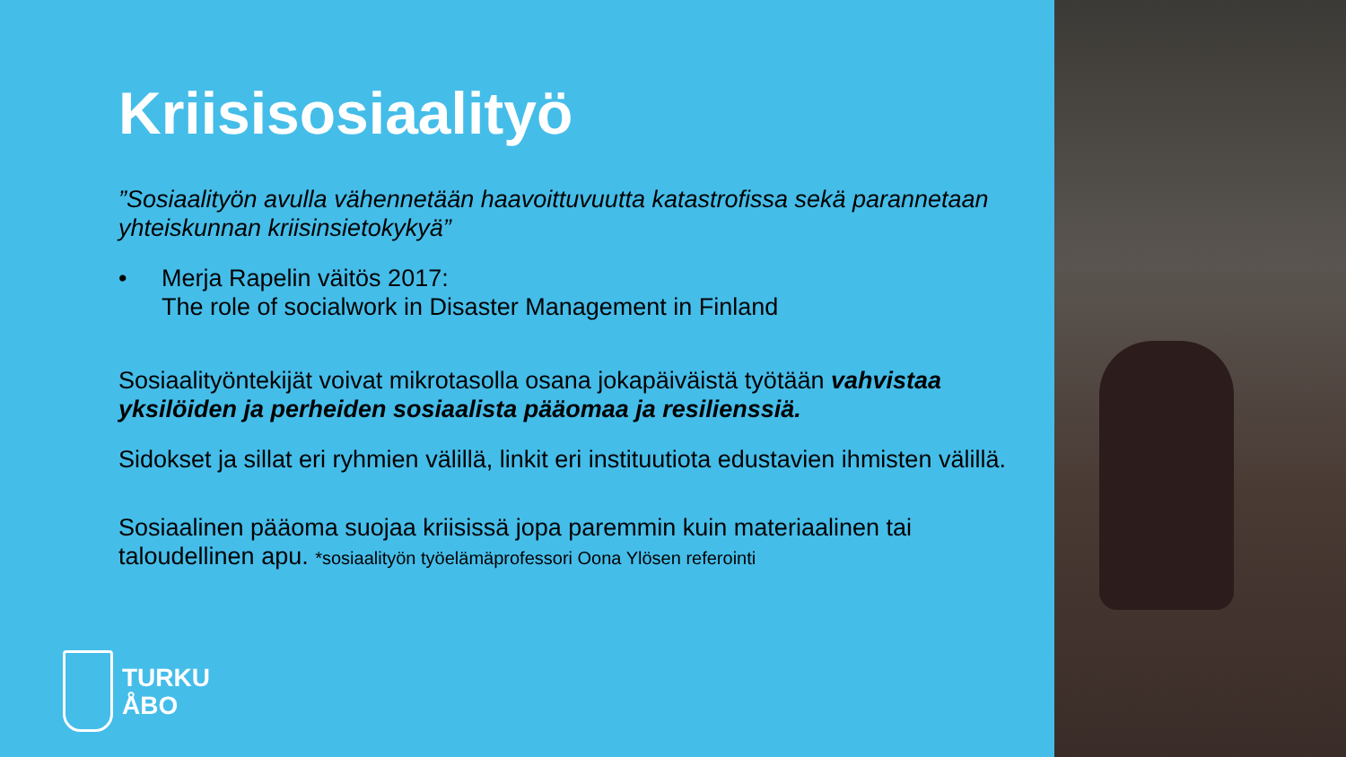Kriisisosiaalityö
”Sosiaalityön avulla vähennetään haavoittuvuutta katastrofissa sekä parannetaan yhteiskunnan kriisinsietokykyä”
• Merja Rapelin väitös 2017:
The role of socialwork in Disaster Management in Finland
Sosiaalityöntekijät voivat mikrotasolla osana jokapäiväistä työtään vahvistaa yksilöiden ja perheiden sosiaalista pääomaa ja resilienssiä.
Sidokset ja sillat eri ryhmien välillä, linkit eri instituutiota edustavien ihmisten välillä.
Sosiaalinen pääoma suojaa kriisissä jopa paremmin kuin materiaalinen tai taloudellinen apu. *sosiaalityön työelämäprofessori Oona Ylösen referointi
TURKU
ÅBO